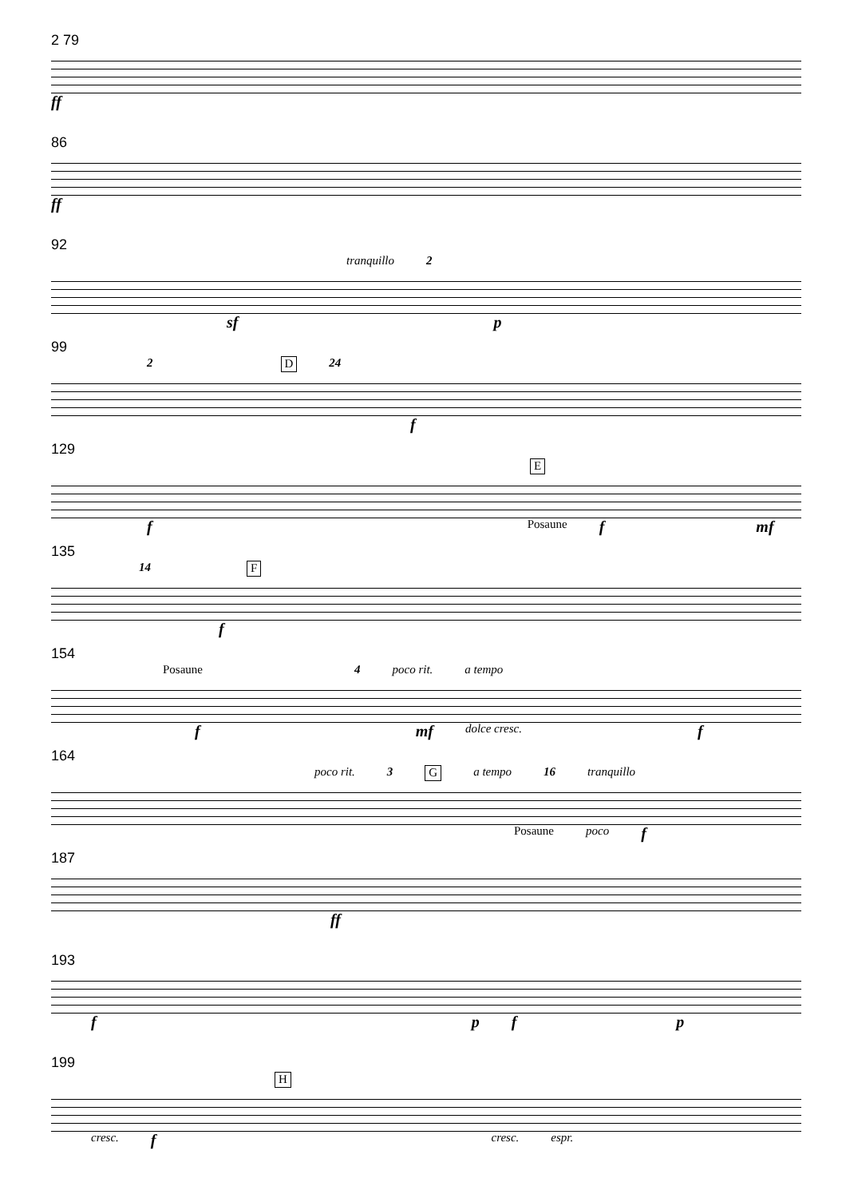2 79
ff
86
ff
92
tranquillo 2
sf p
99
2 D 24
f
129
E
f Posaune f mf
135
14 F
f
154
Posaune 4 poco rit. a tempo
fmf dolce cresc. f
164
poco rit. 3 G a tempo 16 tranquillo
Posaune poco f
187
ff
193
fpfp
199
H
cresc. fcresc. espr.